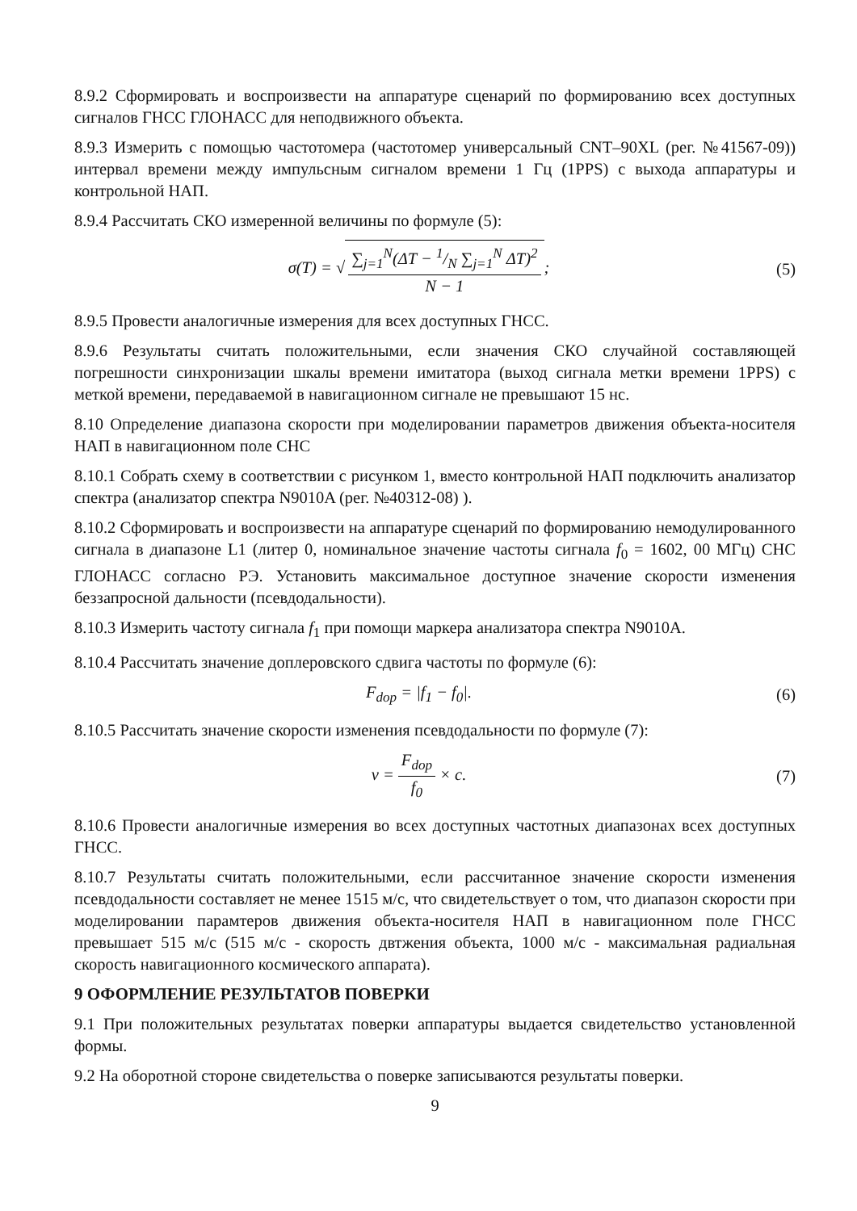8.9.2 Сформировать и воспроизвести на аппаратуре сценарий по формированию всех доступных сигналов ГНСС ГЛОНАСС для неподвижного объекта.
8.9.3 Измерить с помощью частотомера (частотомер универсальный CNT–90XL (рег. №41567-09)) интервал времени между импульсным сигналом времени 1 Гц (1PPS) с выхода аппаратуры и контрольной НАП.
8.9.4 Рассчитать СКО измеренной величины по формуле (5):
σ(T) = √ ∑<sub>j=1</sub><sup>N</sup>(ΔT − 1/N ∑<sub>j=1</sub><sup>N</sup> ΔT)<sup>2</sup> N − 1;
(5)
8.9.5 Провести аналогичные измерения для всех доступных ГНСС.
8.9.6 Результаты считать положительными, если значения СКО случайной составляющей погрешности синхронизации шкалы времени имитатора (выход сигнала метки времени 1PPS) с меткой времени, передаваемой в навигационном сигнале не превышают 15 нс.
8.10 Определение диапазона скорости при моделировании параметров движения объекта-носителя НАП в навигационном поле СНС
8.10.1 Собрать схему в соответствии с рисунком 1, вместо контрольной НАП подключить анализатор спектра (анализатор спектра N9010A (рег. №40312-08) ).
8.10.2 Сформировать и воспроизвести на аппаратуре сценарий по формированию немодулированного сигнала в диапазоне L1 (литер 0, номинальное значение частоты сигнала f<sub>0</sub> = 1602, 00 МГц) СНС ГЛОНАСС согласно РЭ. Установить максимальное доступное значение скорости изменения беззапросной дальности (псевдодальности).
8.10.3 Измерить частоту сигнала f<sub>1</sub> при помощи маркера анализатора спектра N9010A.
8.10.4 Рассчитать значение доплеровского сдвига частоты по формуле (6):
F<sub>dop</sub> = |f<sub>1</sub> − f<sub>0</sub>|. (6)
8.10.5 Рассчитать значение скорости изменения псевдодальности по формуле (7):
v = F<sub>dop</sub> f<sub>0</sub> × c. (7)
8.10.6 Провести аналогичные измерения во всех доступных частотных диапазонах всех доступных ГНСС.
8.10.7 Результаты считать положительными, если рассчитанное значение скорости изменения псевдодальности составляет не менее 1515 м/с, что свидетельствует о том, что диапазон скорости при моделировании парамтеров движения объекта-носителя НАП в навигационном поле ГНСС превышает 515 м/с (515 м/с - скорость двтжения объекта, 1000 м/с - максимальная радиальная скорость навигационного космического аппарата).
9 ОФОРМЛЕНИЕ РЕЗУЛЬТАТОВ ПОВЕРКИ
9.1 При положительных результатах поверки аппаратуры выдается свидетельство установленной формы.
9.2 На оборотной стороне свидетельства о поверке записываются результаты поверки.
9